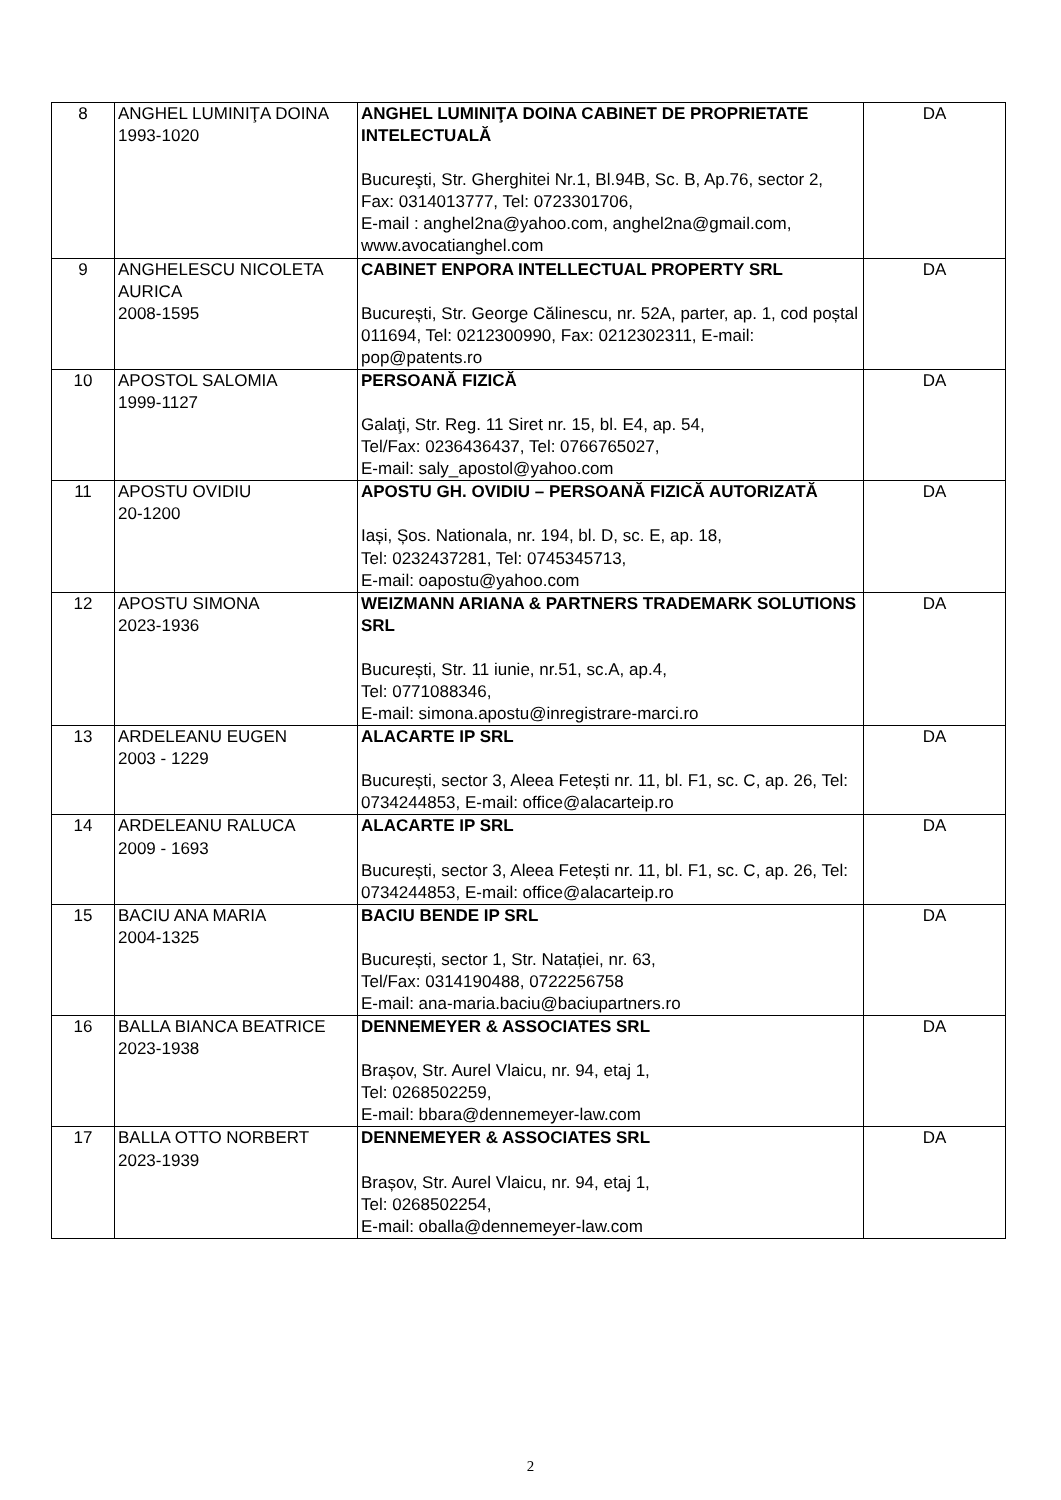| 8 | ANGHEL LUMINIŢA DOINA 1993-1020 | ANGHEL LUMINIŢA DOINA CABINET DE PROPRIETATE INTELECTUALĂ Bucureşti, Str. Gherghitei Nr.1, Bl.94B, Sc. B, Ap.76, sector 2, Fax: 0314013777, Tel: 0723301706, E-mail : anghel2na@yahoo.com, anghel2na@gmail.com, www.avocatianghel.com | DA |
| 9 | ANGHELESCU NICOLETA AURICA 2008-1595 | CABINET ENPORA INTELLECTUAL PROPERTY SRL București, Str. George Călinescu, nr. 52A, parter, ap. 1, cod poștal 011694, Tel: 0212300990, Fax: 0212302311, E-mail: pop@patents.ro | DA |
| 10 | APOSTOL SALOMIA 1999-1127 | PERSOANĂ FIZICĂ Galaţi, Str. Reg. 11 Siret nr. 15, bl. E4, ap. 54, Tel/Fax: 0236436437, Tel: 0766765027, E-mail: saly_apostol@yahoo.com | DA |
| 11 | APOSTU OVIDIU 20-1200 | APOSTU GH. OVIDIU – PERSOANĂ FIZICĂ AUTORIZATĂ Iași, Șos. Nationala, nr. 194, bl. D, sc. E, ap. 18, Tel: 0232437281, Tel: 0745345713, E-mail: oapostu@yahoo.com | DA |
| 12 | APOSTU SIMONA 2023-1936 | WEIZMANN ARIANA & PARTNERS TRADEMARK SOLUTIONS SRL București, Str. 11 iunie, nr.51, sc.A, ap.4, Tel: 0771088346, E-mail: simona.apostu@inregistrare-marci.ro | DA |
| 13 | ARDELEANU EUGEN 2003 - 1229 | ALACARTE IP SRL București, sector 3, Aleea Fetești nr. 11, bl. F1, sc. C, ap. 26, Tel: 0734244853, E-mail: office@alacarteip.ro | DA |
| 14 | ARDELEANU RALUCA 2009 - 1693 | ALACARTE IP SRL București, sector 3, Aleea Fetești nr. 11, bl. F1, sc. C, ap. 26, Tel: 0734244853, E-mail: office@alacarteip.ro | DA |
| 15 | BACIU ANA MARIA 2004-1325 | BACIU BENDE IP SRL București, sector 1, Str. Natației, nr. 63, Tel/Fax: 0314190488, 0722256758 E-mail: ana-maria.baciu@baciupartners.ro | DA |
| 16 | BALLA BIANCA BEATRICE 2023-1938 | DENNEMEYER & ASSOCIATES SRL Brașov, Str. Aurel Vlaicu, nr. 94, etaj 1, Tel: 0268502259, E-mail: bbara@dennemeyer-law.com | DA |
| 17 | BALLA OTTO NORBERT 2023-1939 | DENNEMEYER & ASSOCIATES SRL Brașov, Str. Aurel Vlaicu, nr. 94, etaj 1, Tel: 0268502254, E-mail: oballa@dennemeyer-law.com | DA |
2